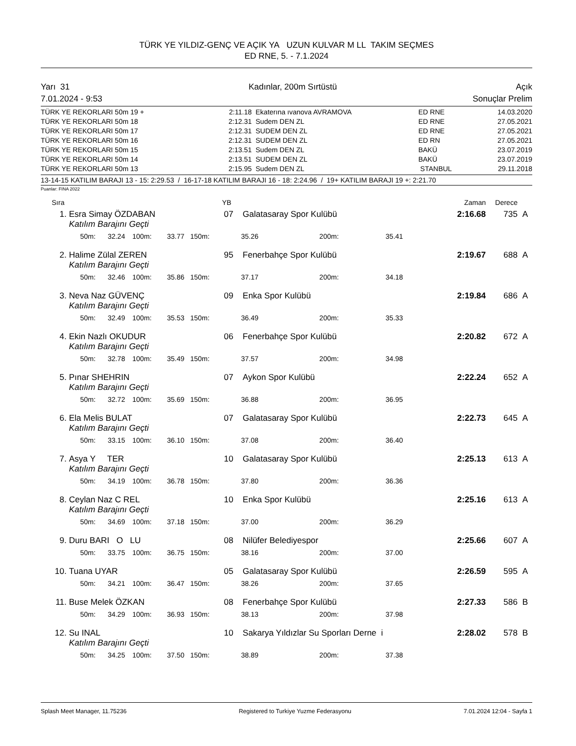TÜRK YE YILDIZ-GENÇ VE AÇIK YA UZUN KULVAR M LL TAKIM SEÇMES
ED RNE, 5. - 7.1.2024
Yarı 31 Kadınlar, 200m Sırtüstü Açık
7.01.2024 - 9:53 Sonuçlar Prelim
| TÜRK YE REKORLARI 50m 19 + | 2:11.18 | Ekaterına ıvanova AVRAMOVA | ED RNE | 14.03.2020 |
| TÜRK YE REKORLARI 50m 18 | 2:12.31 | Sudem DEN ZL | ED RNE | 27.05.2021 |
| TÜRK YE REKORLARI 50m 17 | 2:12.31 | SUDEM DEN ZL | ED RNE | 27.05.2021 |
| TÜRK YE REKORLARI 50m 16 | 2:12.31 | SUDEM DEN ZL | ED RN | 27.05.2021 |
| TÜRK YE REKORLARI 50m 15 | 2:13.51 | Sudem DEN ZL | BAKÜ | 23.07.2019 |
| TÜRK YE REKORLARI 50m 14 | 2:13.51 | SUDEM DEN ZL | BAKÜ | 23.07.2019 |
| TÜRK YE REKORLARI 50m 13 | 2:15.95 | Sudem DEN ZL | STANBUL | 29.11.2018 |
13-14-15 KATILIM BARAJI 13 - 15: 2:29.53 / 16-17-18 KATILIM BARAJI 16 - 18: 2:24.96 / 19+ KATILIM BARAJI 19 +: 2:21.70
Puanlar: FINA 2022
| Sıra | | | | | | YB | | | | Zaman | Derece | |
| --- | --- | --- | --- | --- | --- | --- | --- | --- | --- | --- | --- | --- |
| 1. | Esra Simay ÖZDABAN | | | | | 07 | Galatasaray Spor Kulübü | | | 2:16.68 | 735 | A |
| | Katılım Barajını Geçti | | | | | | | | | | | |
| | 50m: | 32.24 | 100m: | 33.77 | 150m: | | 35.26 | 200m: | 35.41 | | | |
| 2. | Halime Zülal ZEREN | | | | | 95 | Fenerbahçe Spor Kulübü | | | 2:19.67 | 688 | A |
| | Katılım Barajını Geçti | | | | | | | | | | | |
| | 50m: | 32.46 | 100m: | 35.86 | 150m: | | 37.17 | 200m: | 34.18 | | | |
| 3. | Neva Naz GÜVENÇ | | | | | 09 | Enka Spor Kulübü | | | 2:19.84 | 686 | A |
| | Katılım Barajını Geçti | | | | | | | | | | | |
| | 50m: | 32.49 | 100m: | 35.53 | 150m: | | 36.49 | 200m: | 35.33 | | | |
| 4. | Ekin Nazlı OKUDUR | | | | | 06 | Fenerbahçe Spor Kulübü | | | 2:20.82 | 672 | A |
| | Katılım Barajını Geçti | | | | | | | | | | | |
| | 50m: | 32.78 | 100m: | 35.49 | 150m: | | 37.57 | 200m: | 34.98 | | | |
| 5. | Pınar SHEHRIN | | | | | 07 | Aykon Spor Kulübü | | | 2:22.24 | 652 | A |
| | Katılım Barajını Geçti | | | | | | | | | | | |
| | 50m: | 32.72 | 100m: | 35.69 | 150m: | | 36.88 | 200m: | 36.95 | | | |
| 6. | Ela Melis BULAT | | | | | 07 | Galatasaray Spor Kulübü | | | 2:22.73 | 645 | A |
| | Katılım Barajını Geçti | | | | | | | | | | | |
| | 50m: | 33.15 | 100m: | 36.10 | 150m: | | 37.08 | 200m: | 36.40 | | | |
| 7. | Asya Y TER | | | | | 10 | Galatasaray Spor Kulübü | | | 2:25.13 | 613 | A |
| | Katılım Barajını Geçti | | | | | | | | | | | |
| | 50m: | 34.19 | 100m: | 36.78 | 150m: | | 37.80 | 200m: | 36.36 | | | |
| 8. | Ceylan Naz C REL | | | | | 10 | Enka Spor Kulübü | | | 2:25.16 | 613 | A |
| | Katılım Barajını Geçti | | | | | | | | | | | |
| | 50m: | 34.69 | 100m: | 37.18 | 150m: | | 37.00 | 200m: | 36.29 | | | |
| 9. | Duru BARI O LU | | | | | 08 | Nilüfer Belediyespor | | | 2:25.66 | 607 | A |
| | 50m: | 33.75 | 100m: | 36.75 | 150m: | | 38.16 | 200m: | 37.00 | | | |
| 10. | Tuana UYAR | | | | | 05 | Galatasaray Spor Kulübü | | | 2:26.59 | 595 | A |
| | 50m: | 34.21 | 100m: | 36.47 | 150m: | | 38.26 | 200m: | 37.65 | | | |
| 11. | Buse Melek ÖZKAN | | | | | 08 | Fenerbahçe Spor Kulübü | | | 2:27.33 | 586 | B |
| | 50m: | 34.29 | 100m: | 36.93 | 150m: | | 38.13 | 200m: | 37.98 | | | |
| 12. | Su INAL | | | | | 10 | Sakarya Yıldızlar Su Sporları Derne i | | | 2:28.02 | 578 | B |
| | Katılım Barajını Geçti | | | | | | | | | | | |
| | 50m: | 34.25 | 100m: | 37.50 | 150m: | | 38.89 | 200m: | 37.38 | | | |
Splash Meet Manager, 11.75236 Registered to Turkiye Yuzme Federasyonu 7.01.2024 12:04 - Sayfa 1